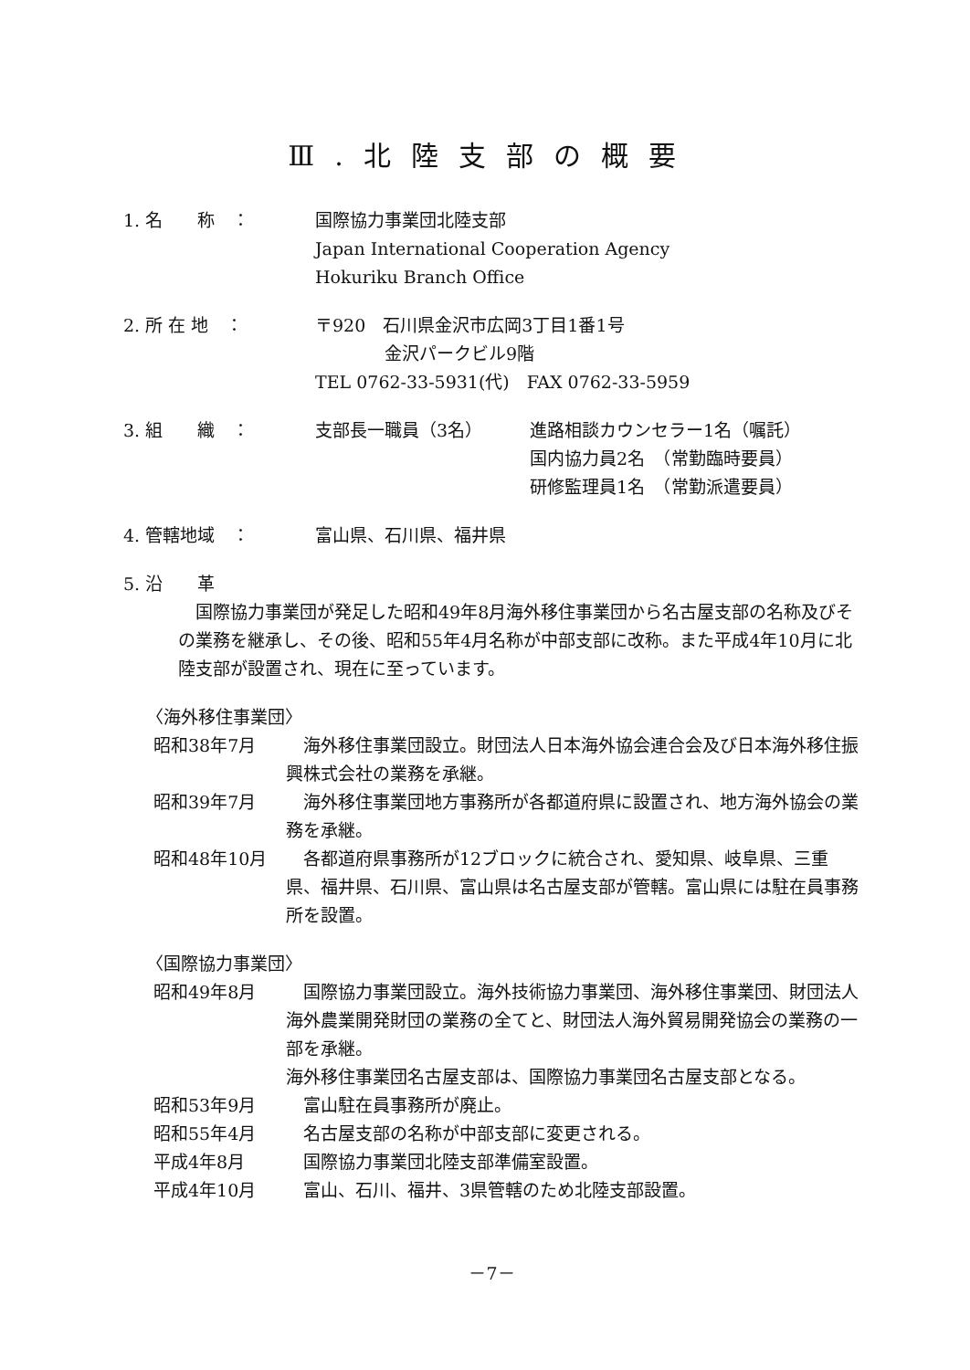Ⅲ.北陸支部の概要
1. 名　　称　： 国際協力事業団北陸支部
Japan International Cooperation Agency
Hokuriku Branch Office
2. 所 在 地　： 〒920　石川県金沢市広岡3丁目1番1号
　　　　金沢パークビル9階
TEL 0762-33-5931(代)　FAX 0762-33-5959
3. 組　　織　： 支部長一職員（3名） 進路相談カウンセラー1名（嘱託）
国内協力員2名　（常勤臨時要員）
研修監理員1名　（常勤派遣要員）
4. 管轄地域　： 富山県、石川県、福井県
5. 沿　　革
国際協力事業団が発足した昭和49年8月海外移住事業団から名古屋支部の名称及びその業務を継承し、その後、昭和55年4月名称が中部支部に改称。また平成4年10月に北陸支部が設置され、現在に至っています。
〈海外移住事業団〉
昭和38年7月 海外移住事業団設立。財団法人日本海外協会連合会及び日本海外移住振興株式会社の業務を承継。
昭和39年7月 海外移住事業団地方事務所が各都道府県に設置され、地方海外協会の業務を承継。
昭和48年10月 各都道府県事務所が12ブロックに統合され、愛知県、岐阜県、三重県、福井県、石川県、富山県は名古屋支部が管轄。富山県には駐在員事務所を設置。
〈国際協力事業団〉
昭和49年8月 国際協力事業団設立。海外技術協力事業団、海外移住事業団、財団法人海外農業開発財団の業務の全てと、財団法人海外貿易開発協会の業務の一部を承継。
海外移住事業団名古屋支部は、国際協力事業団名古屋支部となる。
昭和53年9月 富山駐在員事務所が廃止。
昭和55年4月 名古屋支部の名称が中部支部に変更される。
平成4年8月 国際協力事業団北陸支部準備室設置。
平成4年10月 富山、石川、福井、3県管轄のため北陸支部設置。
－7－